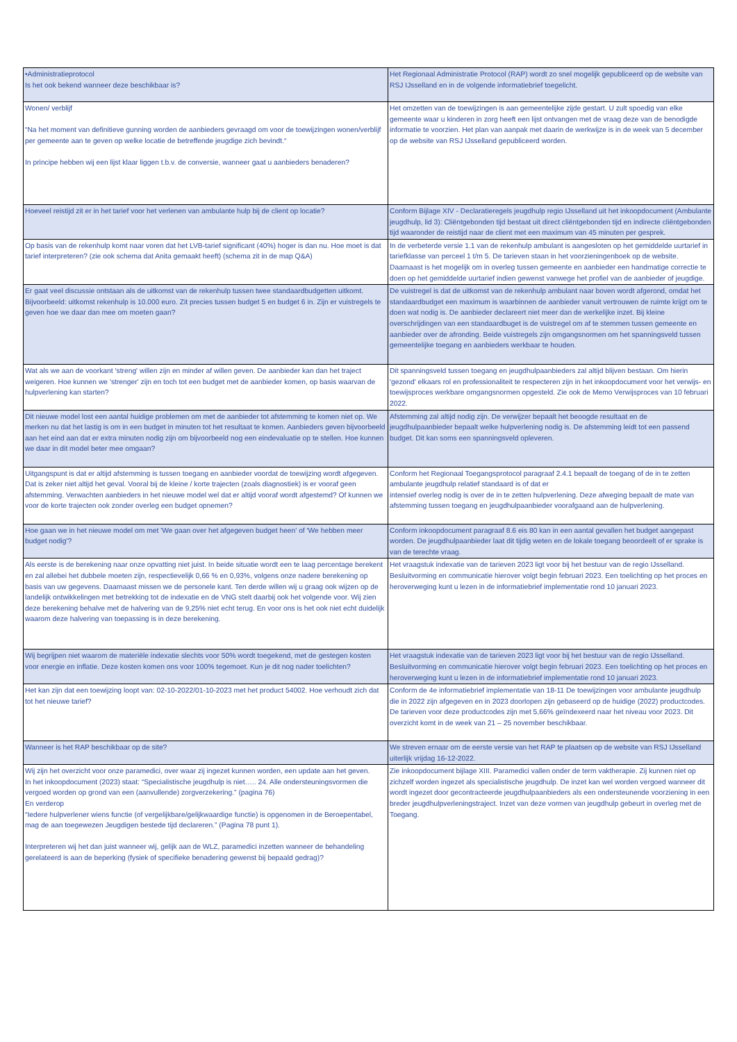| •Administratieprotocol Is het ook bekend wanneer deze beschikbaar is? | Het Regionaal Administratie Protocol (RAP) wordt zo snel mogelijk gepubliceerd op de website van RSJ IJsselland en in de volgende informatiebrief toegelicht. |
| Wonen/ verblijf “Na het moment van definitieve gunning worden de aanbieders gevraagd om voor de toewijzingen wonen/verblijf per gemeente aan te geven op welke locatie de betreffende jeugdige zich bevindt.“ In principe hebben wij een lijst klaar liggen t.b.v. de conversie, wanneer gaat u aanbieders benaderen? | Het omzetten van de toewijzingen is aan gemeentelijke zijde gestart. U zult spoedig van elke gemeente waar u kinderen in zorg heeft een lijst ontvangen met de vraag deze van de benodigde informatie te voorzien. Het plan van aanpak met daarin de werkwijze is in de week van 5 december op de website van RSJ IJsselland gepubliceerd worden. |
| Hoeveel reistijd zit er in het tarief voor het verlenen van ambulante hulp bij de client op locatie? | Conform Bijlage XIV - Declaratieregels jeugdhulp regio IJsselland uit het inkoopdocument (Ambulante jeugdhulp, lid 3): Cliëntgebonden tijd bestaat uit direct cliëntgebonden tijd en indirecte cliëntgebonden tijd waaronder de reistijd naar de client met een maximum van 45 minuten per gesprek. |
| Op basis van de rekenhulp komt naar voren dat het LVB-tarief significant (40%) hoger is dan nu. Hoe moet is dat tarief interpreteren? (zie ook schema dat Anita gemaakt heeft) (schema zit in de map Q&A) | In de verbeterde versie 1.1 van de rekenhulp ambulant is aangesloten op het gemiddelde uurtarief in tariefklasse van perceel 1 t/m 5. De tarieven staan in het voorzieningenboek op de website. Daarnaast is het mogelijk om in overleg tussen gemeente en aanbieder een handmatige correctie te doen op het gemiddelde uurtarief indien gewenst vanwege het profiel van de aanbieder of jeugdige. |
| Er gaat veel discussie ontstaan als de uitkomst van de rekenhulp tussen twee standaardbudgetten uitkomt. Bijvoorbeeld: uitkomst rekenhulp is 10.000 euro. Zit precies tussen budget 5 en budget 6 in. Zijn er vuistregels te geven hoe we daar dan mee om moeten gaan? | De vuistregel is dat de uitkomst van de rekenhulp ambulant naar boven wordt afgerond, omdat het standaardbudget een maximum is waarbinnen de aanbieder vanuit vertrouwen de ruimte krijgt om te doen wat nodig is. De aanbieder declareert niet meer dan de werkelijke inzet. Bij kleine overschrijdingen van een standaardbuget is de vuistregel om af te stemmen tussen gemeente en aanbieder over de afronding. Beide vuistregels zijn omgangsnormen om het spanningsveld tussen gemeentelijke toegang en aanbieders werkbaar te houden. |
| Wat als we aan de voorkant 'streng' willen zijn en minder af willen geven. De aanbieder kan dan het traject weigeren. Hoe kunnen we 'strenger' zijn en toch tot een budget met de aanbieder komen, op basis waarvan de hulpverlening kan starten? | Dit spanningsveld tussen toegang en jeugdhulpaanbieders zal altijd blijven bestaan. Om hierin 'gezond' elkaars rol en professionaliteit te respecteren zijn in het inkoopdocument voor het verwijs- en toewijsproces werkbare omgangsnormen opgesteld. Zie ook de Memo Verwijsproces van 10 februari 2022. |
| Dit nieuwe model lost een aantal huidige problemen om met de aanbieder tot afstemming te komen niet op. We merken nu dat het lastig is om in een budget in minuten tot het resultaat te komen. Aanbieders geven bijvoorbeeld aan het eind aan dat er extra minuten nodig zijn om bijvoorbeeld nog een eindevaluatie op te stellen. Hoe kunnen we daar in dit model beter mee omgaan? | Afstemming zal altijd nodig zijn. De verwijzer bepaalt het beoogde resultaat en de jeugdhulpaanbieder bepaalt welke hulpverlening nodig is. De afstemming leidt tot een passend budget. Dit kan soms een spanningsveld opleveren. |
| Uitgangspunt is dat er altijd afstemming is tussen toegang en aanbieder voordat de toewijzing wordt afgegeven. Dat is zeker niet altijd het geval. Vooral bij de kleine / korte trajecten (zoals diagnostiek) is er vooraf geen afstemming. Verwachten aanbieders in het nieuwe model wel dat er altijd vooraf wordt afgestemd? Of kunnen we voor de korte trajecten ook zonder overleg een budget opnemen? | Conform het Regionaal Toegangsprotocol paragraaf 2.4.1 bepaalt de toegang of de in te zetten ambulante jeugdhulp relatief standaard is of dat er intensief overleg nodig is over de in te zetten hulpverlening. Deze afweging bepaalt de mate van afstemming tussen toegang en jeugdhulpaanbieder voorafgaand aan de hulpverlening. |
| Hoe gaan we in het nieuwe model om met 'We gaan over het afgegeven budget heen' of 'We hebben meer budget nodig'? | Conform inkoopdocument paragraaf 8.6 eis 80 kan in een aantal gevallen het budget aangepast worden. De jeugdhulpaanbieder laat dit tijdig weten en de lokale toegang beoordeelt of er sprake is van de terechte vraag. |
| Als eerste is de berekening naar onze opvatting niet juist. In beide situatie wordt een te laag percentage berekent en zal allebei het dubbele moeten zijn, respectievelijk 0,66 % en 0,93%, volgens onze nadere berekening op basis van uw gegevens. Daarnaast missen we de personele kant. Ten derde willen wij u graag ook wijzen op de landelijk ontwikkelingen met betrekking tot de indexatie en de VNG stelt daarbij ook het volgende voor. Wij zien deze berekening behalve met de halvering van de 9,25% niet echt terug. En voor ons is het ook niet echt duidelijk waarom deze halvering van toepassing is in deze berekening. | Het vraagstuk indexatie van de tarieven 2023 ligt voor bij het bestuur van de regio IJsselland. Besluitvorming en communicatie hierover volgt begin februari 2023. Een toelichting op het proces en heroverweging kunt u lezen in de informatiebrief implementatie rond 10 januari 2023. |
| Wij begrijpen niet waarom de materiële indexatie slechts voor 50% wordt toegekend, met de gestegen kosten voor energie en inflatie. Deze kosten komen ons voor 100% tegemoet. Kun je dit nog nader toelichten? | Het vraagstuk indexatie van de tarieven 2023 ligt voor bij het bestuur van de regio IJsselland. Besluitvorming en communicatie hierover volgt begin februari 2023. Een toelichting op het proces en heroverweging kunt u lezen in de informatiebrief implementatie rond 10 januari 2023. |
| Het kan zijn dat een toewijzing loopt van: 02-10-2022/01-10-2023 met het product 54002. Hoe verhoudt zich dat tot het nieuwe tarief? | Conform de 4e informatiebrief implementatie van 18-11 De toewijzingen voor ambulante jeugdhulp die in 2022 zijn afgegeven en in 2023 doorlopen zijn gebaseerd op de huidige (2022) productcodes. De tarieven voor deze productcodes zijn met 5,66% geïndexeerd naar het niveau voor 2023. Dit overzicht komt in de week van 21 – 25 november beschikbaar. |
| Wanneer is het RAP beschikbaar op de site? | We streven ernaar om de eerste versie van het RAP te plaatsen op de website van RSJ IJsselland uiterlijk vrijdag 16-12-2022. |
| Wij zijn het overzicht voor onze paramedici, over waar zij ingezet kunnen worden, een update aan het geven. In het inkoopdocument (2023) staat: “Specialistische jeugdhulp is niet….. 24. Alle ondersteuningsvormen die vergoed worden op grond van een (aanvullende) zorgverzekering.” (pagina 76) En verderop “Iedere hulpverlener wiens functie (of vergelijkbare/gelijkwaardige functie) is opgenomen in de Beroepentabel, mag de aan toegewezen Jeugdigen bestede tijd declareren.” (Pagina 78 punt 1). Interpreteren wij het dan juist wanneer wij, gelijk aan de WLZ, paramedici inzetten wanneer de behandeling gerelateerd is aan de beperking (fysiek of specifieke benadering gewenst bij bepaald gedrag)? | Zie inkoopdocument bijlage XIII. Paramedici vallen onder de term vaktherapie. Zij kunnen niet op zichzelf worden ingezet als specialistische jeugdhulp. De inzet kan wel worden vergoed wanneer dit wordt ingezet door gecontracteerde jeugdhulpaanbieders als een ondersteunende voorziening in een breder jeugdhulpverleningstraject. Inzet van deze vormen van jeugdhulp gebeurt in overleg met de Toegang. |